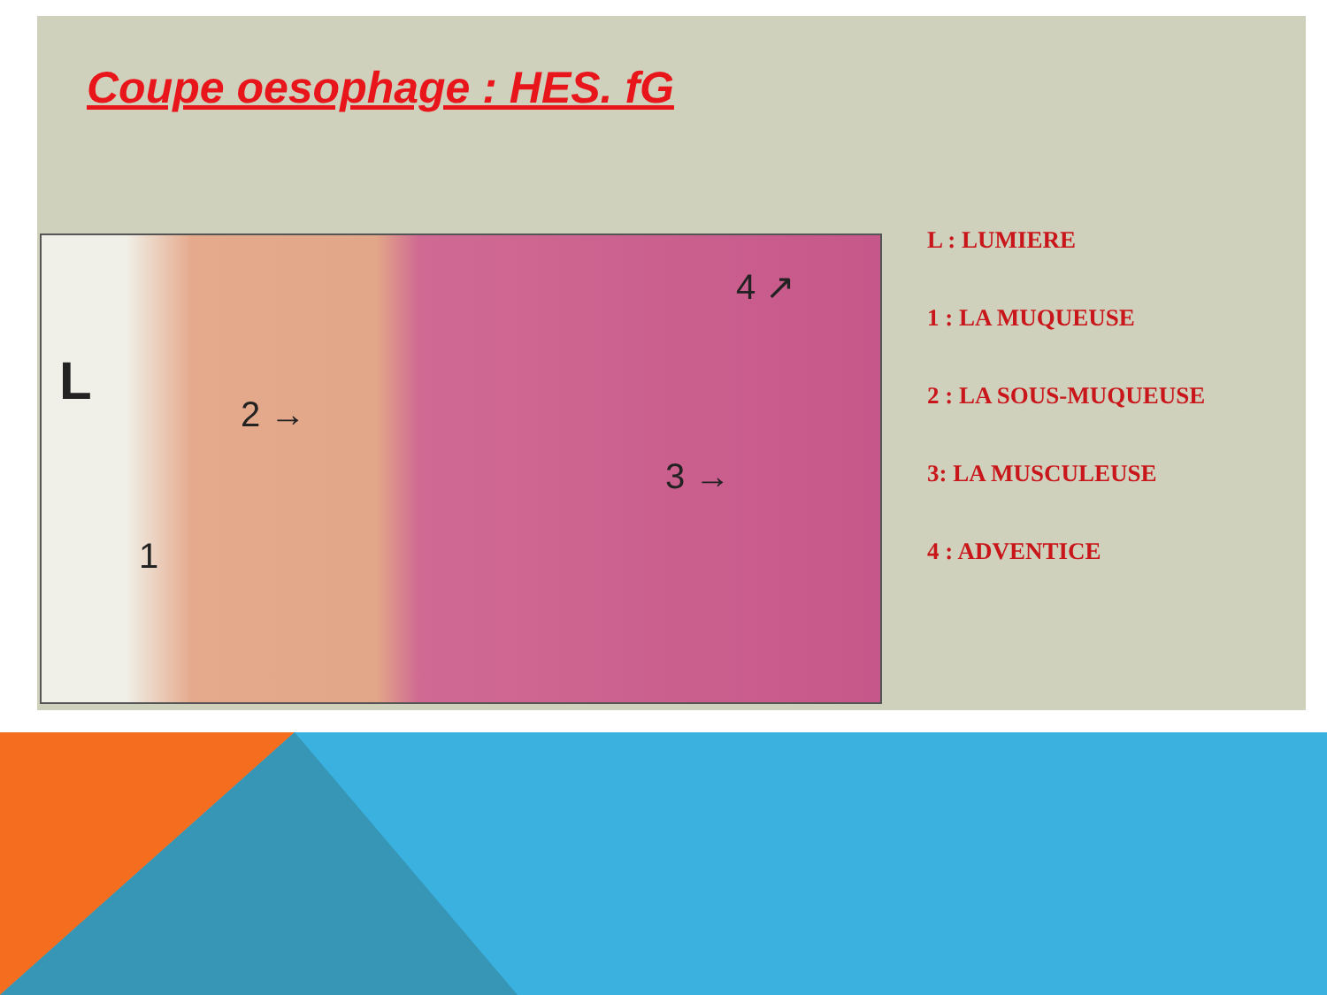Coupe oesophage : HES. fG
L
2 →
1
3 →
4 ↗
L : LUMIERE
1 : LA MUQUEUSE
2 : LA SOUS-MUQUEUSE
3: LA MUSCULEUSE
4 : ADVENTICE